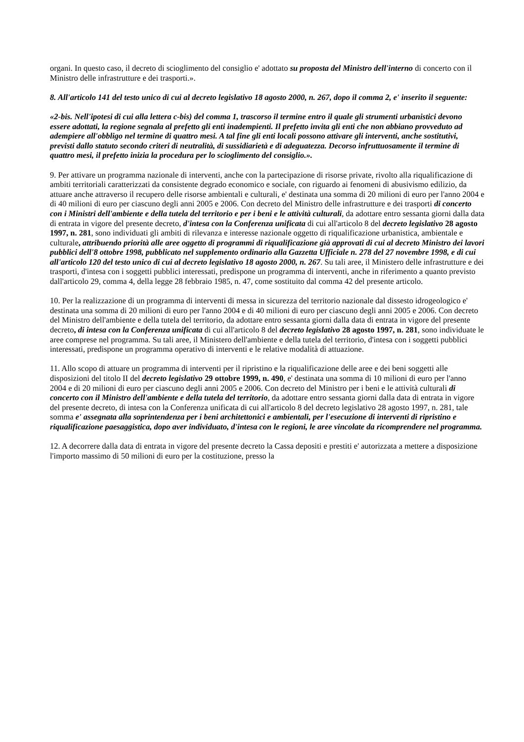organi. In questo caso, il decreto di scioglimento del consiglio e' adottato su proposta del Ministro dell'interno di concerto con il Ministro delle infrastrutture e dei trasporti.».
8. All'articolo 141 del testo unico di cui al decreto legislativo 18 agosto 2000, n. 267, dopo il comma 2, e' inserito il seguente:
«2-bis. Nell'ipotesi di cui alla lettera c-bis) del comma 1, trascorso il termine entro il quale gli strumenti urbanistici devono essere adottati, la regione segnala al prefetto gli enti inadempienti. Il prefetto invita gli enti che non abbiano provveduto ad adempiere all'obbligo nel termine di quattro mesi. A tal fine gli enti locali possono attivare gli interventi, anche sostitutivi, previsti dallo statuto secondo criteri di neutralità, di sussidiarietà e di adeguatezza. Decorso infruttuosamente il termine di quattro mesi, il prefetto inizia la procedura per lo scioglimento del consiglio.».
9. Per attivare un programma nazionale di interventi, anche con la partecipazione di risorse private, rivolto alla riqualificazione di ambiti territoriali caratterizzati da consistente degrado economico e sociale, con riguardo ai fenomeni di abusivismo edilizio, da attuare anche attraverso il recupero delle risorse ambientali e culturali, e' destinata una somma di 20 milioni di euro per l'anno 2004 e di 40 milioni di euro per ciascuno degli anni 2005 e 2006. Con decreto del Ministro delle infrastrutture e dei trasporti di concerto con i Ministri dell'ambiente e della tutela del territorio e per i beni e le attività culturali, da adottare entro sessanta giorni dalla data di entrata in vigore del presente decreto, d'intesa con la Conferenza unificata di cui all'articolo 8 del decreto legislativo 28 agosto 1997, n. 281, sono individuati gli ambiti di rilevanza e interesse nazionale oggetto di riqualificazione urbanistica, ambientale e culturale, attribuendo priorità alle aree oggetto di programmi di riqualificazione già approvati di cui al decreto Ministro dei lavori pubblici dell'8 ottobre 1998, pubblicato nel supplemento ordinario alla Gazzetta Ufficiale n. 278 del 27 novembre 1998, e di cui all'articolo 120 del testo unico di cui al decreto legislativo 18 agosto 2000, n. 267. Su tali aree, il Ministero delle infrastrutture e dei trasporti, d'intesa con i soggetti pubblici interessati, predispone un programma di interventi, anche in riferimento a quanto previsto dall'articolo 29, comma 4, della legge 28 febbraio 1985, n. 47, come sostituito dal comma 42 del presente articolo.
10. Per la realizzazione di un programma di interventi di messa in sicurezza del territorio nazionale dal dissesto idrogeologico e' destinata una somma di 20 milioni di euro per l'anno 2004 e di 40 milioni di euro per ciascuno degli anni 2005 e 2006. Con decreto del Ministro dell'ambiente e della tutela del territorio, da adottare entro sessanta giorni dalla data di entrata in vigore del presente decreto, di intesa con la Conferenza unificata di cui all'articolo 8 del decreto legislativo 28 agosto 1997, n. 281, sono individuate le aree comprese nel programma. Su tali aree, il Ministero dell'ambiente e della tutela del territorio, d'intesa con i soggetti pubblici interessati, predispone un programma operativo di interventi e le relative modalità di attuazione.
11. Allo scopo di attuare un programma di interventi per il ripristino e la riqualificazione delle aree e dei beni soggetti alle disposizioni del titolo II del decreto legislativo 29 ottobre 1999, n. 490, e' destinata una somma di 10 milioni di euro per l'anno 2004 e di 20 milioni di euro per ciascuno degli anni 2005 e 2006. Con decreto del Ministro per i beni e le attività culturali di concerto con il Ministro dell'ambiente e della tutela del territorio, da adottare entro sessanta giorni dalla data di entrata in vigore del presente decreto, di intesa con la Conferenza unificata di cui all'articolo 8 del decreto legislativo 28 agosto 1997, n. 281, tale somma e' assegnata alla soprintendenza per i beni architettonici e ambientali, per l'esecuzione di interventi di ripristino e riqualificazione paesaggistica, dopo aver individuato, d'intesa con le regioni, le aree vincolate da ricomprendere nel programma.
12. A decorrere dalla data di entrata in vigore del presente decreto la Cassa depositi e prestiti e' autorizzata a mettere a disposizione l'importo massimo di 50 milioni di euro per la costituzione, presso la